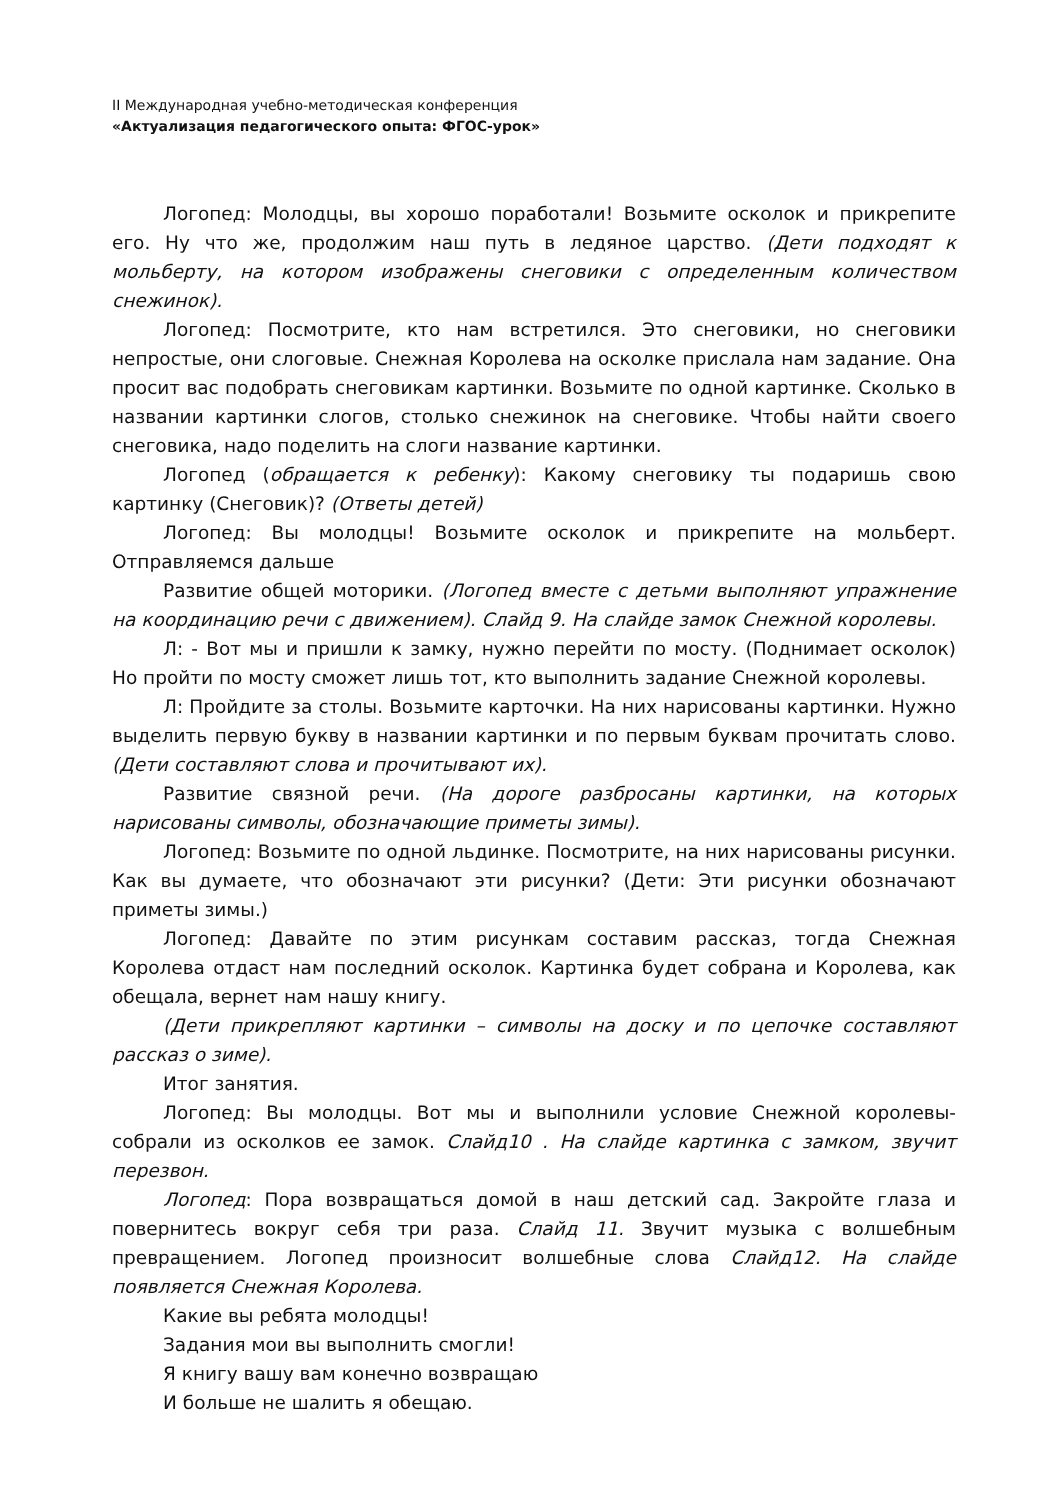II Международная учебно-методическая конференция
«Актуализация педагогического опыта: ФГОС-урок»
Логопед: Молодцы, вы хорошо поработали! Возьмите осколок и прикрепите его. Ну что же, продолжим наш путь в ледяное царство. (Дети подходят к мольберту, на котором изображены снеговики с определенным количеством снежинок).
Логопед: Посмотрите, кто нам встретился. Это снеговики, но снеговики непростые, они слоговые. Снежная Королева на осколке прислала нам задание. Она просит вас подобрать снеговикам картинки. Возьмите по одной картинке. Сколько в названии картинки слогов, столько снежинок на снеговике. Чтобы найти своего снеговика, надо поделить на слоги название картинки.
Логопед (обращается к ребенку): Какому снеговику ты подаришь свою картинку (Снеговик)? (Ответы детей)
Логопед: Вы молодцы! Возьмите осколок и прикрепите на мольберт. Отправляемся дальше
Развитие общей моторики. (Логопед вместе с детьми выполняют упражнение на координацию речи с движением). Слайд 9. На слайде замок Снежной королевы.
Л: - Вот мы и пришли к замку, нужно перейти по мосту. (Поднимает осколок) Но пройти по мосту сможет лишь тот, кто выполнить задание Снежной королевы.
Л: Пройдите за столы. Возьмите карточки. На них нарисованы картинки. Нужно выделить первую букву в названии картинки и по первым буквам прочитать слово. (Дети составляют слова и прочитывают их).
Развитие связной речи. (На дороге разбросаны картинки, на которых нарисованы символы, обозначающие приметы зимы).
Логопед: Возьмите по одной льдинке. Посмотрите, на них нарисованы рисунки. Как вы думаете, что обозначают эти рисунки? (Дети: Эти рисунки обозначают приметы зимы.)
Логопед: Давайте по этим рисункам составим рассказ, тогда Снежная Королева отдаст нам последний осколок. Картинка будет собрана и Королева, как обещала, вернет нам нашу книгу.
(Дети прикрепляют картинки – символы на доску и по цепочке составляют рассказ о зиме).
Итог занятия.
Логопед: Вы молодцы. Вот мы и выполнили условие Снежной королевы- собрали из осколков ее замок. Слайд10 . На слайде картинка с замком, звучит перезвон.
Логопед: Пора возвращаться домой в наш детский сад. Закройте глаза и повернитесь вокруг себя три раза. Слайд 11. Звучит музыка с волшебным превращением. Логопед произносит волшебные слова Слайд12. На слайде появляется Снежная Королева.
Какие вы ребята молодцы!
Задания мои вы выполнить смогли!
Я книгу вашу вам конечно возвращаю
И больше не шалить я обещаю.